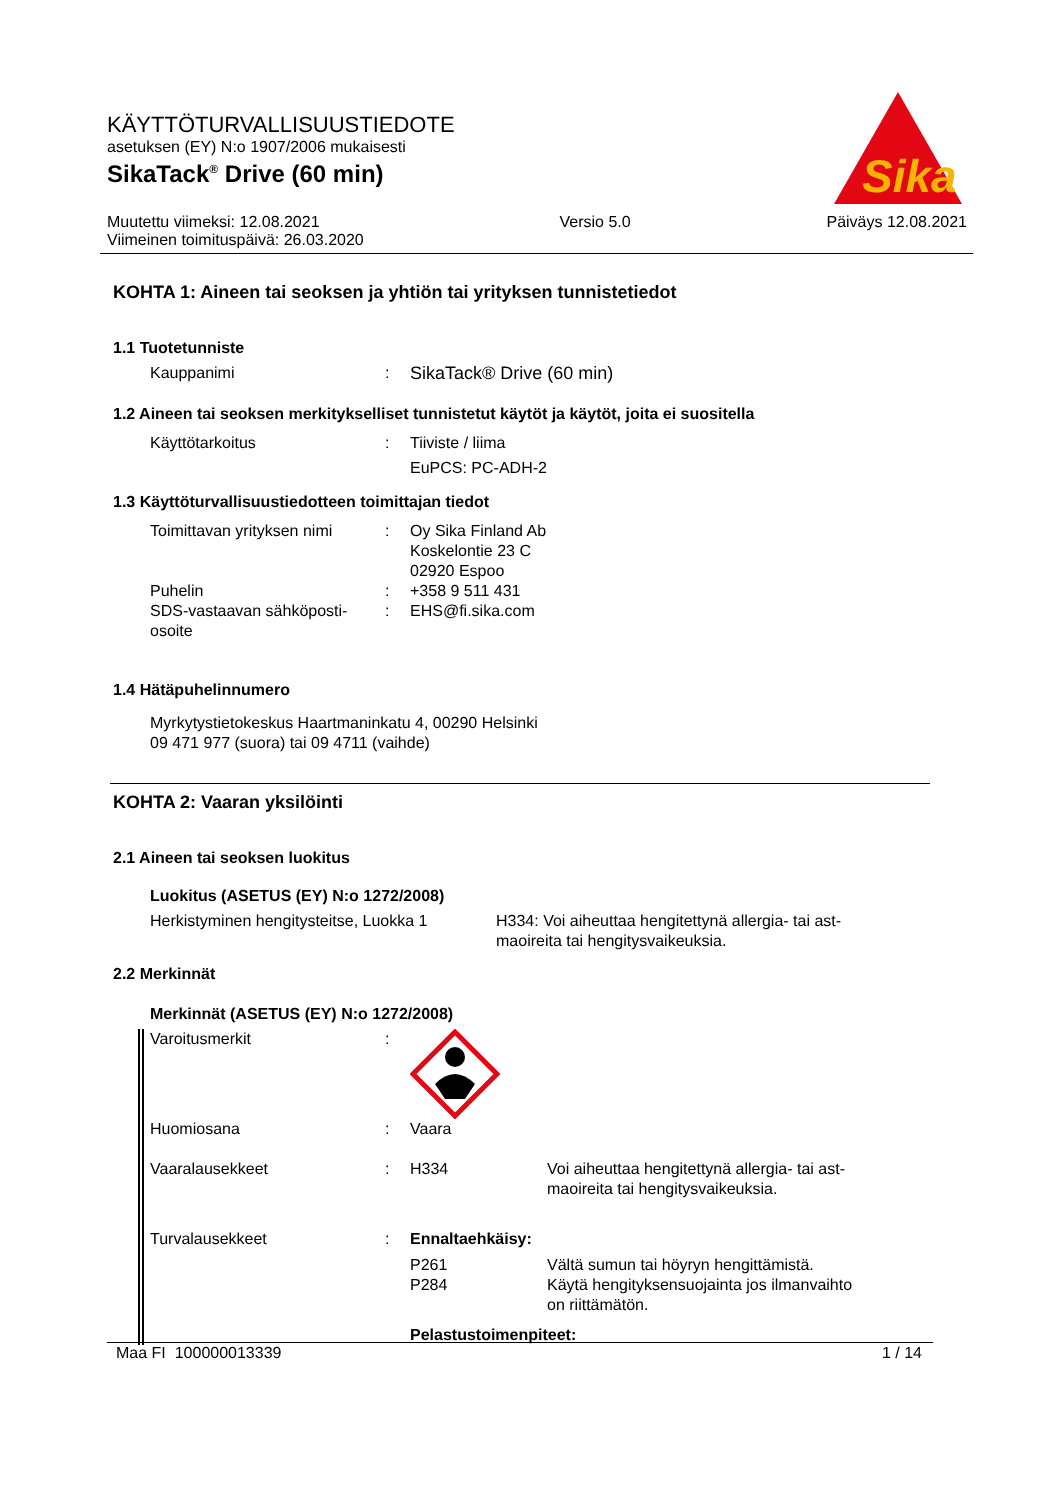KÄYTTÖTURVALLISUUSTIEDOTE
asetuksen (EY) N:o 1907/2006 mukaisesti
SikaTack<sup>®</sup> Drive (60 min)
Sika
Muutettu viimeksi: 12.08.2021
Viimeinen toimituspäivä: 26.03.2020
Versio 5.0 Päiväys 12.08.2021
KOHTA 1: Aineen tai seoksen ja yhtiön tai yrityksen tunnistetiedot
1.1 Tuotetunniste
Kauppanimi : SikaTack® Drive (60 min)
1.2 Aineen tai seoksen merkitykselliset tunnistetut käytöt ja käytöt, joita ei suositella
Käyttötarkoitus : Tiiviste / liima
EuPCS: PC-ADH-2
1.3 Käyttöturvallisuustiedotteen toimittajan tiedot
Toimittavan yrityksen nimi
: Oy Sika Finland Ab
Koskelontie 23 C
02920 Espoo
Puhelin : +358 9 511 431
SDS-vastaavan sähköposti-
osoite
: EHS@fi.sika.com
1.4 Hätäpuhelinnumero
Myrkytystietokeskus Haartmaninkatu 4, 00290 Helsinki
09 471 977 (suora) tai 09 4711 (vaihde)
KOHTA 2: Vaaran yksilöinti
2.1 Aineen tai seoksen luokitus
Luokitus (ASETUS (EY) N:o 1272/2008)
Herkistyminen hengitysteitse, Luokka 1
H334: Voi aiheuttaa hengitettynä allergia- tai ast-
maoireita tai hengitysvaikeuksia.
2.2 Merkinnät
Merkinnät (ASETUS (EY) N:o 1272/2008)
Varoitusmerkit :
Huomiosana : Vaara
Vaaralausekkeet : H334 Voi aiheuttaa hengitettynä allergia- tai ast-
maoireita tai hengitysvaikeuksia.
Turvalausekkeet : Ennaltaehkäisy:
P261
P284
Vältä sumun tai höyryn hengittämistä.
Käytä hengityksensuojainta jos ilmanvaihto
on riittämätön.
Pelastustoimenpiteet:
Maa FI 100000013339 1 / 14